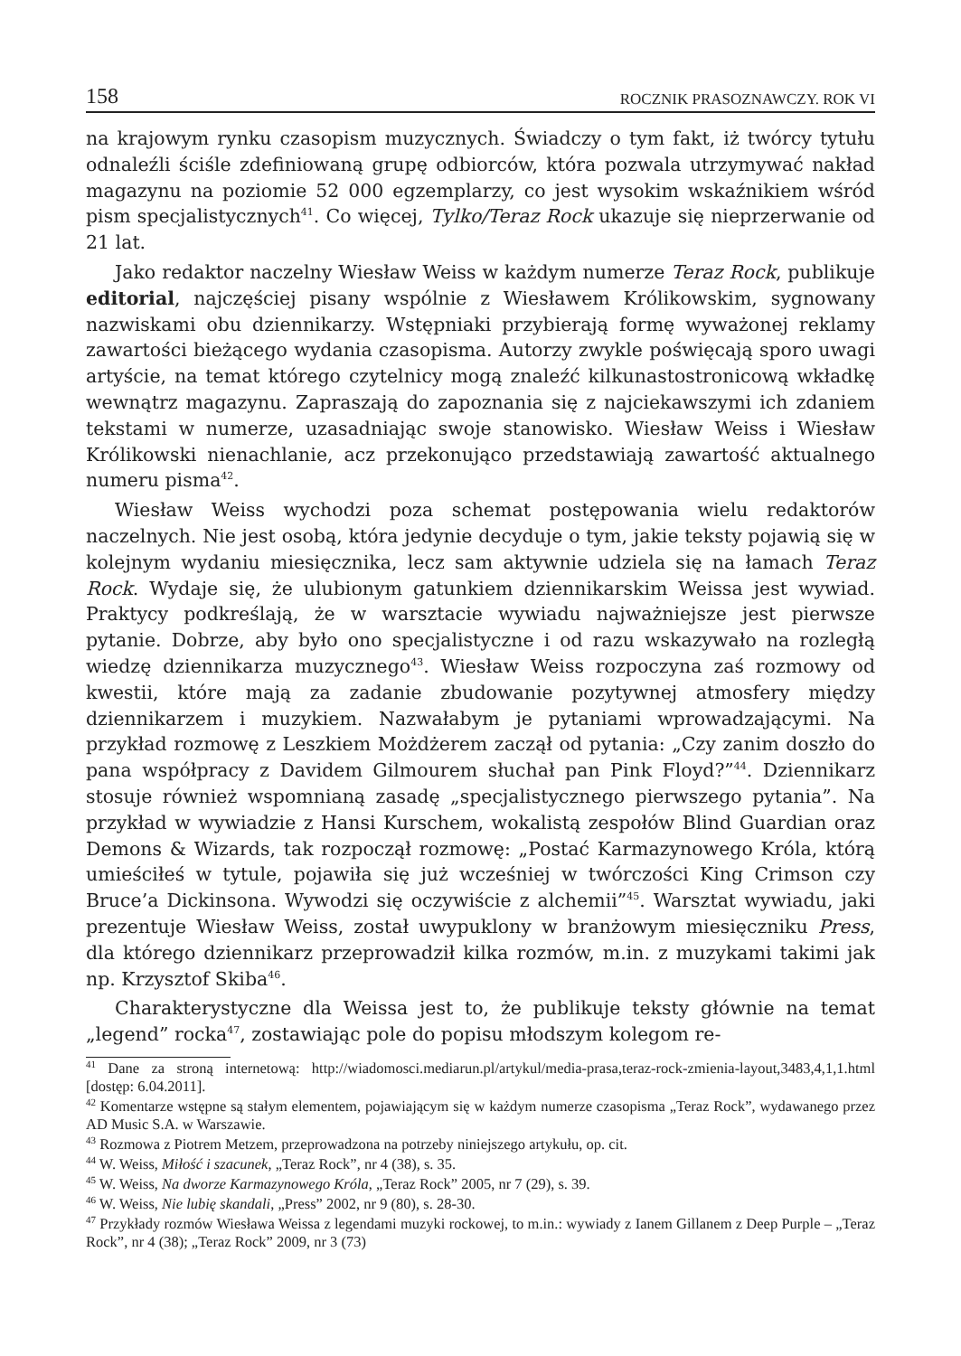158 ROCZNIK PRASOZNAWCZY. ROK VI
na krajowym rynku czasopism muzycznych. Świadczy o tym fakt, iż twórcy tytułu odnaleźli ściśle zdefiniowaną grupę odbiorców, która pozwala utrzymywać nakład magazynu na poziomie 52 000 egzemplarzy, co jest wysokim wskaźnikiem wśród pism specjalistycznych<sup>41</sup>. Co więcej, Tylko/Teraz Rock ukazuje się nieprzerwanie od 21 lat.
Jako redaktor naczelny Wiesław Weiss w każdym numerze Teraz Rock, publikuje editorial, najczęściej pisany wspólnie z Wiesławem Królikowskim, sygnowany nazwiskami obu dziennikarzy. Wstępniaki przybierają formę wyważonej reklamy zawartości bieżącego wydania czasopisma. Autorzy zwykle poświęcają sporo uwagi artyście, na temat którego czytelnicy mogą znaleźć kilkunastostronicową wkładkę wewnątrz magazynu. Zapraszają do zapoznania się z najciekawszymi ich zdaniem tekstami w numerze, uzasadniając swoje stanowisko. Wiesław Weiss i Wiesław Królikowski nienachlanie, acz przekonująco przedstawiają zawartość aktualnego numeru pisma<sup>42</sup>.
Wiesław Weiss wychodzi poza schemat postępowania wielu redaktorów naczelnych. Nie jest osobą, która jedynie decyduje o tym, jakie teksty pojawią się w kolejnym wydaniu miesięcznika, lecz sam aktywnie udziela się na łamach Teraz Rock. Wydaje się, że ulubionym gatunkiem dziennikarskim Weissa jest wywiad. Praktycy podkreślają, że w warsztacie wywiadu najważniejsze jest pierwsze pytanie. Dobrze, aby było ono specjalistyczne i od razu wskazywało na rozległą wiedzę dziennikarza muzycznego<sup>43</sup>. Wiesław Weiss rozpoczyna zaś rozmowy od kwestii, które mają za zadanie zbudowanie pozytywnej atmosfery między dziennikarzem i muzykiem. Nazwałabym je pytaniami wprowadzającymi. Na przykład rozmowę z Leszkiem Możdżerem zaczął od pytania: „Czy zanim doszło do pana współpracy z Davidem Gilmourem słuchał pan Pink Floyd?”<sup>44</sup>. Dziennikarz stosuje również wspomnianą zasadę „specjalistycznego pierwszego pytania”. Na przykład w wywiadzie z Hansi Kurschem, wokalistą zespołów Blind Guardian oraz Demons & Wizards, tak rozpoczął rozmowę: „Postać Karmazynowego Króla, którą umieściłeś w tytule, pojawiła się już wcześniej w twórczości King Crimson czy Bruce’a Dickinsona. Wywodzi się oczywiście z alchemii”<sup>45</sup>. Warsztat wywiadu, jaki prezentuje Wiesław Weiss, został uwypuklony w branżowym miesięczniku Press, dla którego dziennikarz przeprowadził kilka rozmów, m.in. z muzykami takimi jak np. Krzysztof Skiba<sup>46</sup>.
Charakterystyczne dla Weissa jest to, że publikuje teksty głównie na temat „legend” rocka<sup>47</sup>, zostawiając pole do popisu młodszym kolegom re-
<sup>41</sup> Dane za stroną internetową: http://wiadomosci.mediarun.pl/artykul/media-prasa,teraz-rock-zmienia-layout,3483,4,1,1.html [dostęp: 6.04.2011].
<sup>42</sup> Komentarze wstępne są stałym elementem, pojawiającym się w każdym numerze czasopisma „Teraz Rock”, wydawanego przez AD Music S.A. w Warszawie.
<sup>43</sup> Rozmowa z Piotrem Metzem, przeprowadzona na potrzeby niniejszego artykułu, op. cit.
<sup>44</sup> W. Weiss, Miłość i szacunek, „Teraz Rock”, nr 4 (38), s. 35.
<sup>45</sup> W. Weiss, Na dworze Karmazynowego Króla, „Teraz Rock” 2005, nr 7 (29), s. 39.
<sup>46</sup> W. Weiss, Nie lubię skandali, „Press” 2002, nr 9 (80), s. 28-30.
<sup>47</sup> Przykłady rozmów Wiesława Weissa z legendami muzyki rockowej, to m.in.: wywiady z Ianem Gillanem z Deep Purple – „Teraz Rock”, nr 4 (38); „Teraz Rock” 2009, nr 3 (73)